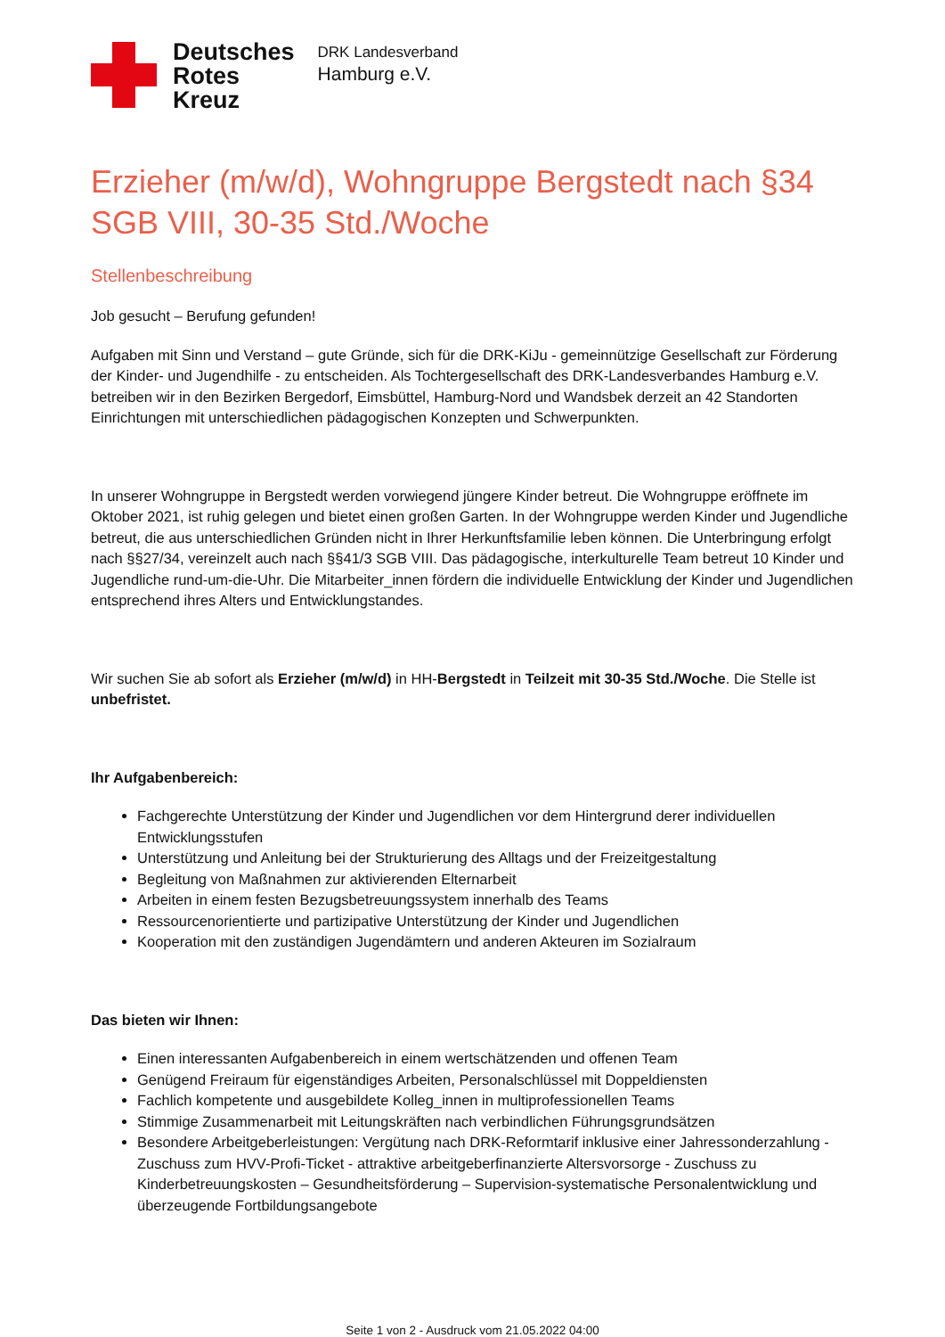Deutsches
Rotes
Kreuz
DRK Landesverband
Hamburg e.V.
Erzieher (m/w/d), Wohngruppe Bergstedt nach §34 SGB VIII, 30-35 Std./Woche
Stellenbeschreibung
Job gesucht – Berufung gefunden!
Aufgaben mit Sinn und Verstand – gute Gründe, sich für die DRK-KiJu - gemeinnützige Gesellschaft zur Förderung der Kinder- und Jugendhilfe - zu entscheiden. Als Tochtergesellschaft des DRK-Landesverbandes Hamburg e.V. betreiben wir in den Bezirken Bergedorf, Eimsbüttel, Hamburg-Nord und Wandsbek derzeit an 42 Standorten Einrichtungen mit unterschiedlichen pädagogischen Konzepten und Schwerpunkten.
In unserer Wohngruppe in Bergstedt werden vorwiegend jüngere Kinder betreut. Die Wohngruppe eröffnete im Oktober 2021, ist ruhig gelegen und bietet einen großen Garten. In der Wohngruppe werden Kinder und Jugendliche betreut, die aus unterschiedlichen Gründen nicht in Ihrer Herkunftsfamilie leben können. Die Unterbringung erfolgt nach §§27/34, vereinzelt auch nach §§41/3 SGB VIII. Das pädagogische, interkulturelle Team betreut 10 Kinder und Jugendliche rund-um-die-Uhr. Die Mitarbeiter_innen fördern die individuelle Entwicklung der Kinder und Jugendlichen entsprechend ihres Alters und Entwicklungstandes.
Wir suchen Sie ab sofort als Erzieher (m/w/d) in HH-Bergstedt in Teilzeit mit 30-35 Std./Woche. Die Stelle ist unbefristet.
Ihr Aufgabenbereich:
Fachgerechte Unterstützung der Kinder und Jugendlichen vor dem Hintergrund derer individuellen Entwicklungsstufen
Unterstützung und Anleitung bei der Strukturierung des Alltags und der Freizeitgestaltung
Begleitung von Maßnahmen zur aktivierenden Elternarbeit
Arbeiten in einem festen Bezugsbetreuungssystem innerhalb des Teams
Ressourcenorientierte und partizipative Unterstützung der Kinder und Jugendlichen
Kooperation mit den zuständigen Jugendämtern und anderen Akteuren im Sozialraum
Das bieten wir Ihnen:
Einen interessanten Aufgabenbereich in einem wertschätzenden und offenen Team
Genügend Freiraum für eigenständiges Arbeiten, Personalschlüssel mit Doppeldiensten
Fachlich kompetente und ausgebildete Kolleg_innen in multiprofessionellen Teams
Stimmige Zusammenarbeit mit Leitungskräften nach verbindlichen Führungsgrundsätzen
Besondere Arbeitgeberleistungen: Vergütung nach DRK-Reformtarif inklusive einer Jahressonderzahlung - Zuschuss zum HVV-Profi-Ticket - attraktive arbeitgeberfinanzierte Altersvorsorge - Zuschuss zu Kinderbetreuungskosten – Gesundheitsförderung – Supervision-systematische Personalentwicklung und überzeugende Fortbildungsangebote
Seite 1 von 2 - Ausdruck vom 21.05.2022 04:00